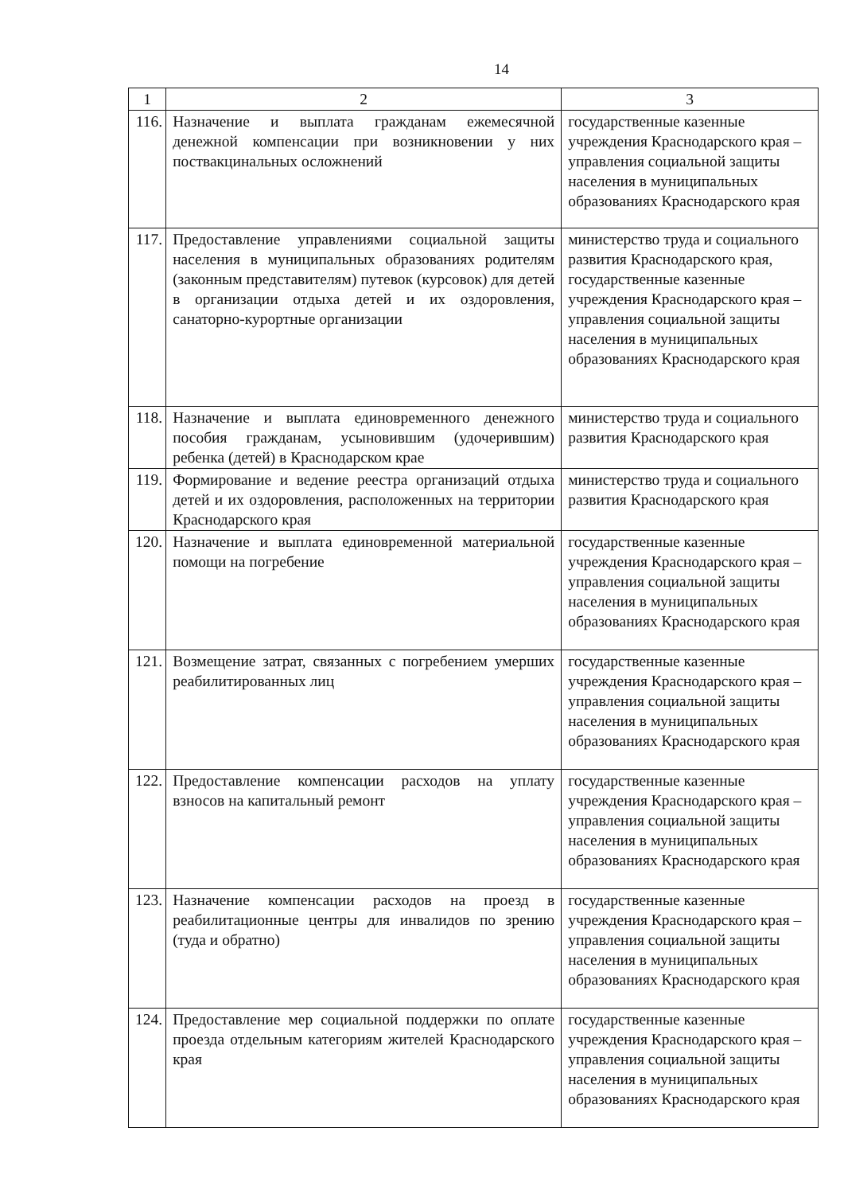14
| 1 | 2 | 3 |
| --- | --- | --- |
| 116. | Назначение и выплата гражданам ежемесячной денежной компенсации при возникновении у них поствакцинальных осложнений | государственные казенные учреждения Краснодарского края – управления социальной защиты населения в муниципальных образованиях Краснодарского края |
| 117. | Предоставление управлениями социальной защиты населения в муниципальных образованиях родителям (законным представителям) путевок (курсовок) для детей в организации отдыха детей и их оздоровления, санаторно-курортные организации | министерство труда и социального развития Краснодарского края, государственные казенные учреждения Краснодарского края – управления социальной защиты населения в муниципальных образованиях Краснодарского края |
| 118. | Назначение и выплата единовременного денежного пособия гражданам, усыновившим (удочерившим) ребенка (детей) в Краснодарском крае | министерство труда и социального развития Краснодарского края |
| 119. | Формирование и ведение реестра организаций отдыха детей и их оздоровления, расположенных на территории Краснодарского края | министерство труда и социального развития Краснодарского края |
| 120. | Назначение и выплата единовременной материальной помощи на погребение | государственные казенные учреждения Краснодарского края – управления социальной защиты населения в муниципальных образованиях Краснодарского края |
| 121. | Возмещение затрат, связанных с погребением умерших реабилитированных лиц | государственные казенные учреждения Краснодарского края – управления социальной защиты населения в муниципальных образованиях Краснодарского края |
| 122. | Предоставление компенсации расходов на уплату взносов на капитальный ремонт | государственные казенные учреждения Краснодарского края – управления социальной защиты населения в муниципальных образованиях Краснодарского края |
| 123. | Назначение компенсации расходов на проезд в реабилитационные центры для инвалидов по зрению (туда и обратно) | государственные казенные учреждения Краснодарского края – управления социальной защиты населения в муниципальных образованиях Краснодарского края |
| 124. | Предоставление мер социальной поддержки по оплате проезда отдельным категориям жителей Краснодарского края | государственные казенные учреждения Краснодарского края – управления социальной защиты населения в муниципальных образованиях Краснодарского края |